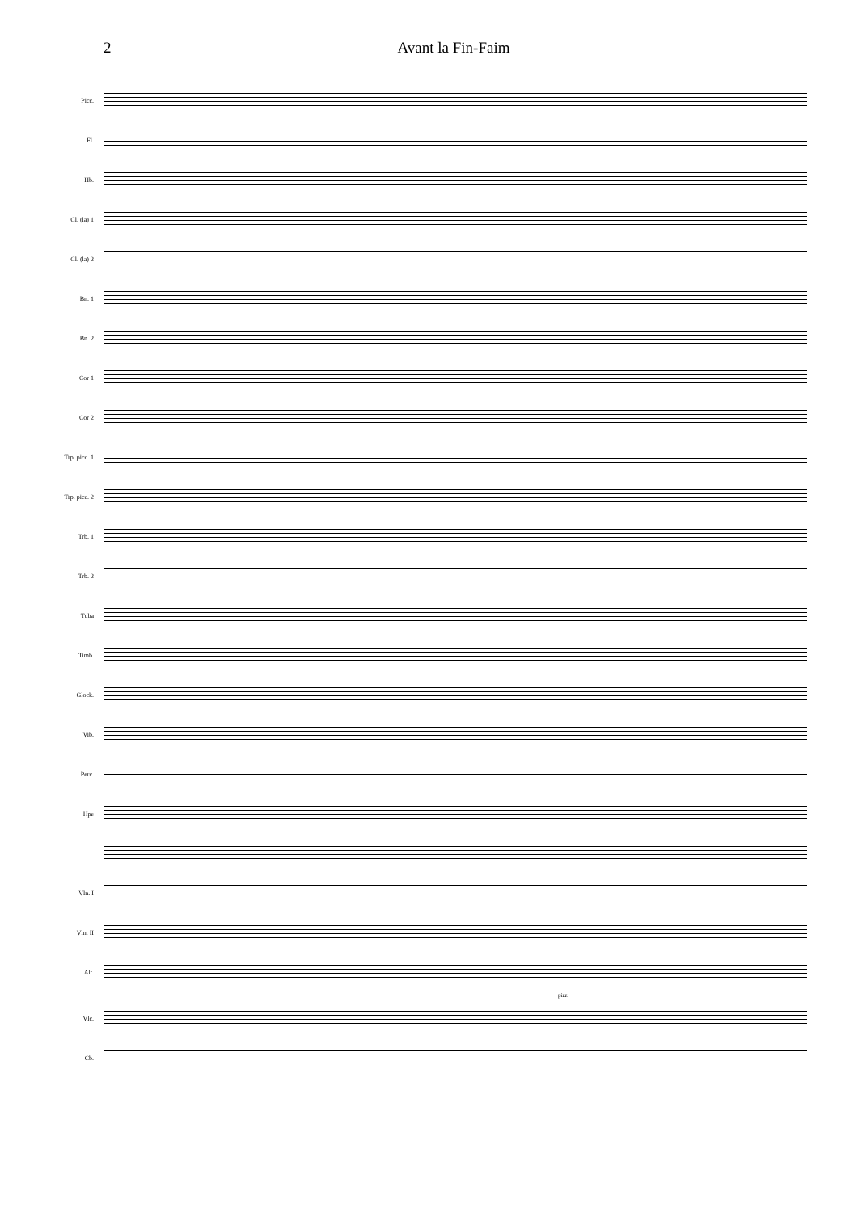2 Avant la Fin-Faim
Picc.
Fl.
Hb.
Cl. (la) 1
Cl. (la) 2
Bn. 1
Bn. 2
Cor 1
Cor 2
Trp. picc. 1
Trp. picc. 2
Trb. 1
Trb. 2
Tuba
Timb.
Glock.
Vib.
Perc.
Hpe
Vln. I
Vln. II
Alt.
pizz.
Vlc.
Cb.